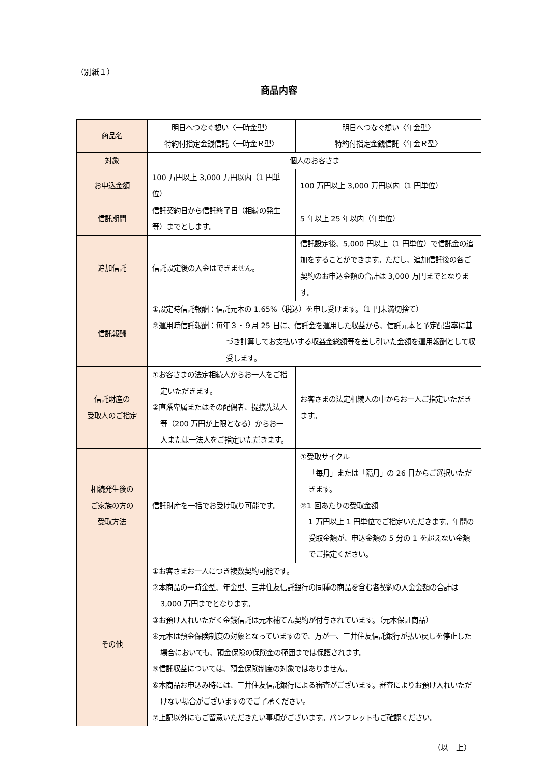（別紙１）
商品内容
| 商品名 | 明日へつなぐ想い〈一時金型〉 特約付指定金銭信託〈一時金Ｒ型〉 | 明日へつなぐ想い〈年金型〉 特約付指定金銭信託〈年金Ｒ型〉 |
| 対象 | 個人のお客さま | |
| お申込金額 | 100 万円以上 3,000 万円以内（1 円単位） | 100 万円以上 3,000 万円以内（1 円単位） |
| 信託期間 | 信託契約日から信託終了日（相続の発生等）までとします。 | 5 年以上 25 年以内（年単位） |
| 追加信託 | 信託設定後の入金はできません。 | 信託設定後、5,000 円以上（1 円単位）で信託金の追加をすることができます。ただし、追加信託後の各ご契約のお申込金額の合計は 3,000 万円までとなります。 |
| 信託報酬 | ①設定時信託報酬：信託元本の 1.65%（税込）を申し受けます。（1 円未満切捨て） ②運用時信託報酬：毎年３・９月 25 日に、信託金を運用した収益から、信託元本と予定配当率に基づき計算してお支払いする収益金総額等を差し引いた金額を運用報酬として収受します。 | |
| 信託財産の 受取人のご指定 | ①お客さまの法定相続人からお一人をご指定いただきます。 ②直系卑属またはその配偶者、提携先法人等（200 万円が上限となる）からお一人または一法人をご指定いただきます。 | お客さまの法定相続人の中からお一人ご指定いただきます。 |
| 相続発生後の ご家族の方の 受取方法 | 信託財産を一括でお受け取り可能です。 | ①受取サイクル 「毎月」または「隔月」の 26 日からご選択いただきます。 ②1 回あたりの受取金額 1 万円以上 1 円単位でご指定いただきます。年間の受取金額が、申込金額の 5 分の 1 を超えない金額でご指定ください。 |
| その他 | ①お客さまお一人につき複数契約可能です。 ②本商品の一時金型、年金型、三井住友信託銀行の同種の商品を含む各契約の入金金額の合計は 3,000 万円までとなります。 ③お預け入れいただく金銭信託は元本補てん契約が付与されています。（元本保証商品） ④元本は預金保険制度の対象となっていますので、万が一、三井住友信託銀行が払い戻しを停止した場合においても、預金保険の保険金の範囲までは保護されます。 ⑤信託収益については、預金保険制度の対象ではありません。 ⑥本商品お申込み時には、三井住友信託銀行による審査がございます。審査によりお預け入れいただけない場合がございますのでご了承ください。 ⑦上記以外にもご留意いただきたい事項がございます。パンフレットもご確認ください。 | |
（以　上）